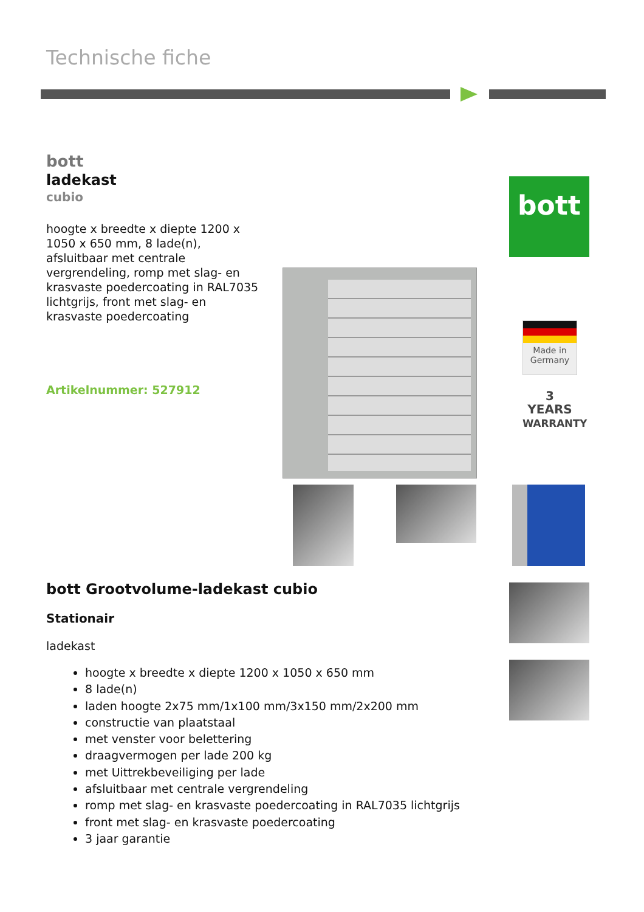Technische fiche
bott
ladekast
cubio
hoogte x breedte x diepte 1200 x 1050 x 650 mm, 8 lade(n), afsluitbaar met centrale vergrendeling, romp met slag- en krasvaste poedercoating in RAL7035 lichtgrijs, front met slag- en krasvaste poedercoating
Artikelnummer: 527912
bott
Made in Germany
3
YEARS
WARRANTY
bott Grootvolume-ladekast cubio
Stationair
ladekast
hoogte x breedte x diepte 1200 x 1050 x 650 mm
8 lade(n)
laden hoogte 2x75 mm/1x100 mm/3x150 mm/2x200 mm
constructie van plaatstaal
met venster voor belettering
draagvermogen per lade 200 kg
met Uittrekbeveiliging per lade
afsluitbaar met centrale vergrendeling
romp met slag- en krasvaste poedercoating in RAL7035 lichtgrijs
front met slag- en krasvaste poedercoating
3 jaar garantie